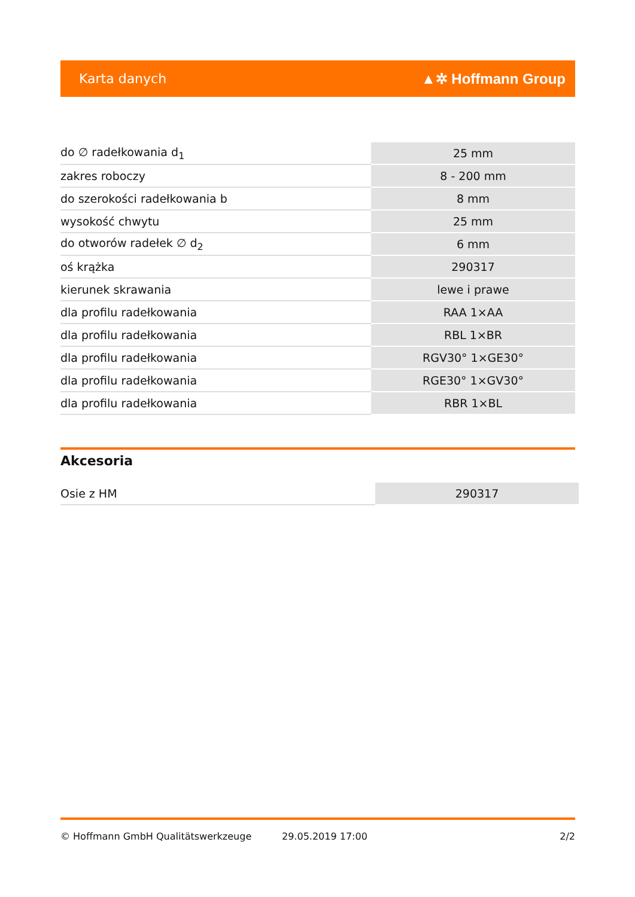Karta danych ▲✲ Hoffmann Group
| do ∅ radełkowania d<sub>1</sub> | 25 mm |
| zakres roboczy | 8 - 200 mm |
| do szerokości radełkowania b | 8 mm |
| wysokość chwytu | 25 mm |
| do otworów radełek ∅ d<sub>2</sub> | 6 mm |
| oś krążka | 290317 |
| kierunek skrawania | lewe i prawe |
| dla profilu radełkowania | RAA 1×AA |
| dla profilu radełkowania | RBL 1×BR |
| dla profilu radełkowania | RGV30° 1×GE30° |
| dla profilu radełkowania | RGE30° 1×GV30° |
| dla profilu radełkowania | RBR 1×BL |
Akcesoria
| Osie z HM | 290317 |
© Hoffmann GmbH Qualitätswerkzeuge 29.05.2019 17:00 2/2